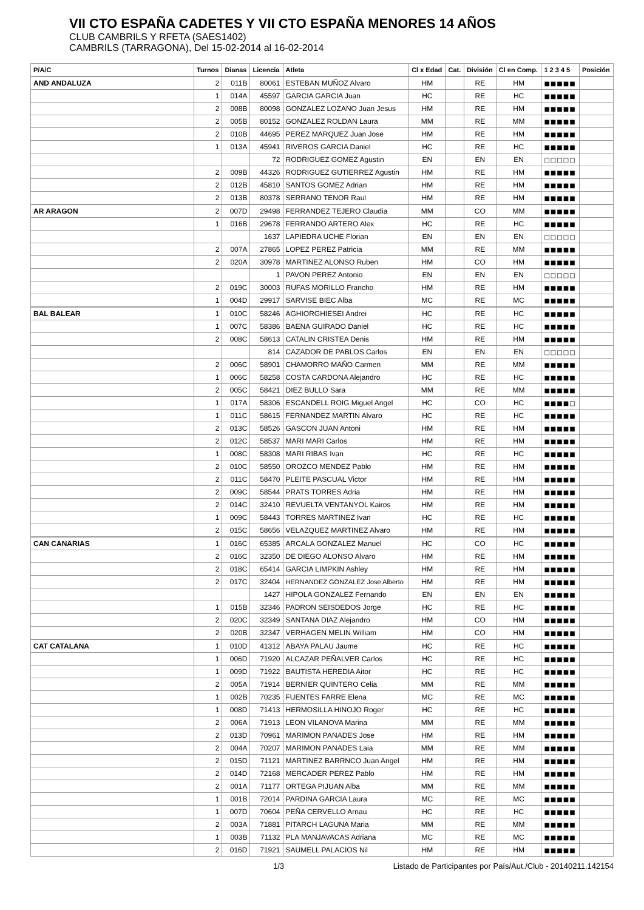VII CTO ESPAÑA CADETES Y VII CTO ESPAÑA MENORES 14 AÑOS
CLUB CAMBRILS Y RFETA (SAES1402)
CAMBRILS (TARRAGONA), Del 15-02-2014 al 16-02-2014
| P/A/C | Turnos | Dianas | Licencia | Atleta | Cl x Edad | Cat. | División | Cl en Comp. | 1 2 3 4 5 | Posición |
| --- | --- | --- | --- | --- | --- | --- | --- | --- | --- | --- |
| AND ANDALUZA | 2 | 011B | 80061 | ESTEBAN MUÑOZ Alvaro | HM | | RE | HM | ■■■■■ | |
| | 1 | 014A | 45597 | GARCIA GARCIA Juan | HC | | RE | HC | ■■■■■ | |
| | 2 | 008B | 80098 | GONZALEZ LOZANO Juan Jesus | HM | | RE | HM | ■■■■■ | |
| | 2 | 005B | 80152 | GONZALEZ ROLDAN Laura | MM | | RE | MM | ■■■■■ | |
| | 2 | 010B | 44695 | PEREZ MARQUEZ Juan Jose | HM | | RE | HM | ■■■■■ | |
| | 1 | 013A | 45941 | RIVEROS GARCIA Daniel | HC | | RE | HC | ■■■■■ | |
| | | | 72 | RODRIGUEZ GOMEZ Agustin | EN | | EN | EN | □□□□□ | |
| | 2 | 009B | 44326 | RODRIGUEZ GUTIERREZ Agustin | HM | | RE | HM | ■■■■■ | |
| | 2 | 012B | 45810 | SANTOS GOMEZ Adrian | HM | | RE | HM | ■■■■■ | |
| | 2 | 013B | 80378 | SERRANO TENOR Raul | HM | | RE | HM | ■■■■■ | |
| AR ARAGON | 2 | 007D | 29498 | FERRANDEZ TEJERO Claudia | MM | | CO | MM | ■■■■■ | |
| | 1 | 016B | 29678 | FERRANDO ARTERO Alex | HC | | RE | HC | ■■■■■ | |
| | | | 1637 | LAPIEDRA UCHE Florian | EN | | EN | EN | □□□□□ | |
| | 2 | 007A | 27865 | LOPEZ PEREZ Patricia | MM | | RE | MM | ■■■■■ | |
| | 2 | 020A | 30978 | MARTINEZ ALONSO Ruben | HM | | CO | HM | ■■■■■ | |
| | | | 1 | PAVON PEREZ Antonio | EN | | EN | EN | □□□□□ | |
| | 2 | 019C | 30003 | RUFAS MORILLO Francho | HM | | RE | HM | ■■■■■ | |
| | 1 | 004D | 29917 | SARVISE BIEC Alba | MC | | RE | MC | ■■■■■ | |
| BAL BALEAR | 1 | 010C | 58246 | AGHIORGHIESEI Andrei | HC | | RE | HC | ■■■■■ | |
| | 1 | 007C | 58386 | BAENA GUIRADO Daniel | HC | | RE | HC | ■■■■■ | |
| | 2 | 008C | 58613 | CATALIN CRISTEA Denis | HM | | RE | HM | ■■■■■ | |
| | | | 814 | CAZADOR DE PABLOS Carlos | EN | | EN | EN | □□□□□ | |
| | 2 | 006C | 58901 | CHAMORRO MAÑO Carmen | MM | | RE | MM | ■■■■■ | |
| | 1 | 006C | 58258 | COSTA CARDONA Alejandro | HC | | RE | HC | ■■■■■ | |
| | 2 | 005C | 58421 | DIEZ BULLO Sara | MM | | RE | MM | ■■■■■ | |
| | 1 | 017A | 58306 | ESCANDELL ROIG Miguel Angel | HC | | CO | HC | ■■■■□ | |
| | 1 | 011C | 58615 | FERNANDEZ MARTIN Alvaro | HC | | RE | HC | ■■■■■ | |
| | 2 | 013C | 58526 | GASCON JUAN Antoni | HM | | RE | HM | ■■■■■ | |
| | 2 | 012C | 58537 | MARI MARI Carlos | HM | | RE | HM | ■■■■■ | |
| | 1 | 008C | 58308 | MARI RIBAS Ivan | HC | | RE | HC | ■■■■■ | |
| | 2 | 010C | 58550 | OROZCO MENDEZ Pablo | HM | | RE | HM | ■■■■■ | |
| | 2 | 011C | 58470 | PLEITE PASCUAL Victor | HM | | RE | HM | ■■■■■ | |
| | 2 | 009C | 58544 | PRATS TORRES Adria | HM | | RE | HM | ■■■■■ | |
| | 2 | 014C | 32410 | REVUELTA VENTANYOL Kairos | HM | | RE | HM | ■■■■■ | |
| | 1 | 009C | 58443 | TORRES MARTINEZ Ivan | HC | | RE | HC | ■■■■■ | |
| | 2 | 015C | 58656 | VELAZQUEZ MARTINEZ Alvaro | HM | | RE | HM | ■■■■■ | |
| CAN CANARIAS | 1 | 016C | 65385 | ARCALA GONZALEZ Manuel | HC | | CO | HC | ■■■■■ | |
| | 2 | 016C | 32350 | DE DIEGO ALONSO Alvaro | HM | | RE | HM | ■■■■■ | |
| | 2 | 018C | 65414 | GARCIA LIMPKIN Ashley | HM | | RE | HM | ■■■■■ | |
| | 2 | 017C | 32404 | HERNANDEZ GONZALEZ Jose Alberto | HM | | RE | HM | ■■■■■ | |
| | | | 1427 | HIPOLA GONZALEZ Fernando | EN | | EN | EN | ■■■■■ | |
| | 1 | 015B | 32346 | PADRON SEISDEDOS Jorge | HC | | RE | HC | ■■■■■ | |
| | 2 | 020C | 32349 | SANTANA DIAZ Alejandro | HM | | CO | HM | ■■■■■ | |
| | 2 | 020B | 32347 | VERHAGEN MELIN William | HM | | CO | HM | ■■■■■ | |
| CAT CATALANA | 1 | 010D | 41312 | ABAYA PALAU Jaume | HC | | RE | HC | ■■■■■ | |
| | 1 | 006D | 71920 | ALCAZAR PEÑALVER Carlos | HC | | RE | HC | ■■■■■ | |
| | 1 | 009D | 71922 | BAUTISTA HEREDIA Aitor | HC | | RE | HC | ■■■■■ | |
| | 2 | 005A | 71914 | BERNIER QUINTERO Celia | MM | | RE | MM | ■■■■■ | |
| | 1 | 002B | 70235 | FUENTES FARRE Elena | MC | | RE | MC | ■■■■■ | |
| | 1 | 008D | 71413 | HERMOSILLA HINOJO Roger | HC | | RE | HC | ■■■■■ | |
| | 2 | 006A | 71913 | LEON VILANOVA Marina | MM | | RE | MM | ■■■■■ | |
| | 2 | 013D | 70961 | MARIMON PANADES Jose | HM | | RE | HM | ■■■■■ | |
| | 2 | 004A | 70207 | MARIMON PANADES Laia | MM | | RE | MM | ■■■■■ | |
| | 2 | 015D | 71121 | MARTINEZ BARRNCO Juan Angel | HM | | RE | HM | ■■■■■ | |
| | 2 | 014D | 72168 | MERCADER PEREZ Pablo | HM | | RE | HM | ■■■■■ | |
| | 2 | 001A | 71177 | ORTEGA PIJUAN Alba | MM | | RE | MM | ■■■■■ | |
| | 1 | 001B | 72014 | PARDINA GARCIA Laura | MC | | RE | MC | ■■■■■ | |
| | 1 | 007D | 70604 | PEÑA CERVELLO Arnau | HC | | RE | HC | ■■■■■ | |
| | 2 | 003A | 71881 | PITARCH LAGUNA Maria | MM | | RE | MM | ■■■■■ | |
| | 1 | 003B | 71132 | PLA MANJAVACAS Adriana | MC | | RE | MC | ■■■■■ | |
| | 2 | 016D | 71921 | SAUMELL PALACIOS Nil | HM | | RE | HM | ■■■■■ | |
1/3 Listado de Participantes por País/Aut./Club - 20140211.142154